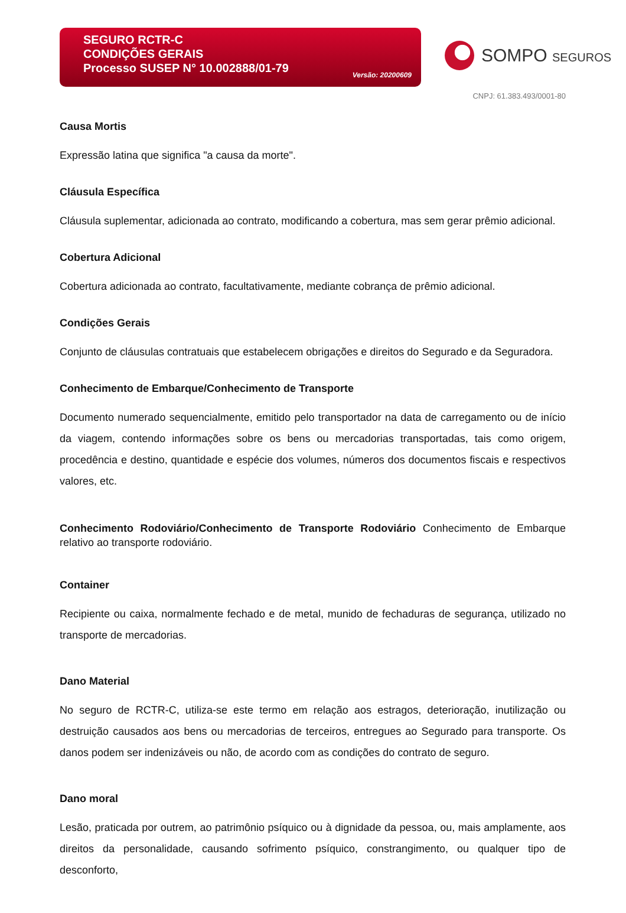SEGURO RCTR-C
CONDIÇÕES GERAIS
Processo SUSEP N° 10.002888/01-79
Versão: 20200609
SOMPO SEGUROS
CNPJ: 61.383.493/0001-80
Causa Mortis
Expressão latina que significa "a causa da morte".
Cláusula Específica
Cláusula suplementar, adicionada ao contrato, modificando a cobertura, mas sem gerar prêmio adicional.
Cobertura Adicional
Cobertura adicionada ao contrato, facultativamente, mediante cobrança de prêmio adicional.
Condições Gerais
Conjunto de cláusulas contratuais que estabelecem obrigações e direitos do Segurado e da Seguradora.
Conhecimento de Embarque/Conhecimento de Transporte
Documento numerado sequencialmente, emitido pelo transportador na data de carregamento ou de início da viagem, contendo informações sobre os bens ou mercadorias transportadas, tais como origem, procedência e destino, quantidade e espécie dos volumes, números dos documentos fiscais e respectivos valores, etc.
Conhecimento Rodoviário/Conhecimento de Transporte Rodoviário Conhecimento de Embarque relativo ao transporte rodoviário.
Container
Recipiente ou caixa, normalmente fechado e de metal, munido de fechaduras de segurança, utilizado no transporte de mercadorias.
Dano Material
No seguro de RCTR-C, utiliza-se este termo em relação aos estragos, deterioração, inutilização ou destruição causados aos bens ou mercadorias de terceiros, entregues ao Segurado para transporte. Os danos podem ser indenizáveis ou não, de acordo com as condições do contrato de seguro.
Dano moral
Lesão, praticada por outrem, ao patrimônio psíquico ou à dignidade da pessoa, ou, mais amplamente, aos direitos da personalidade, causando sofrimento psíquico, constrangimento, ou qualquer tipo de desconforto,